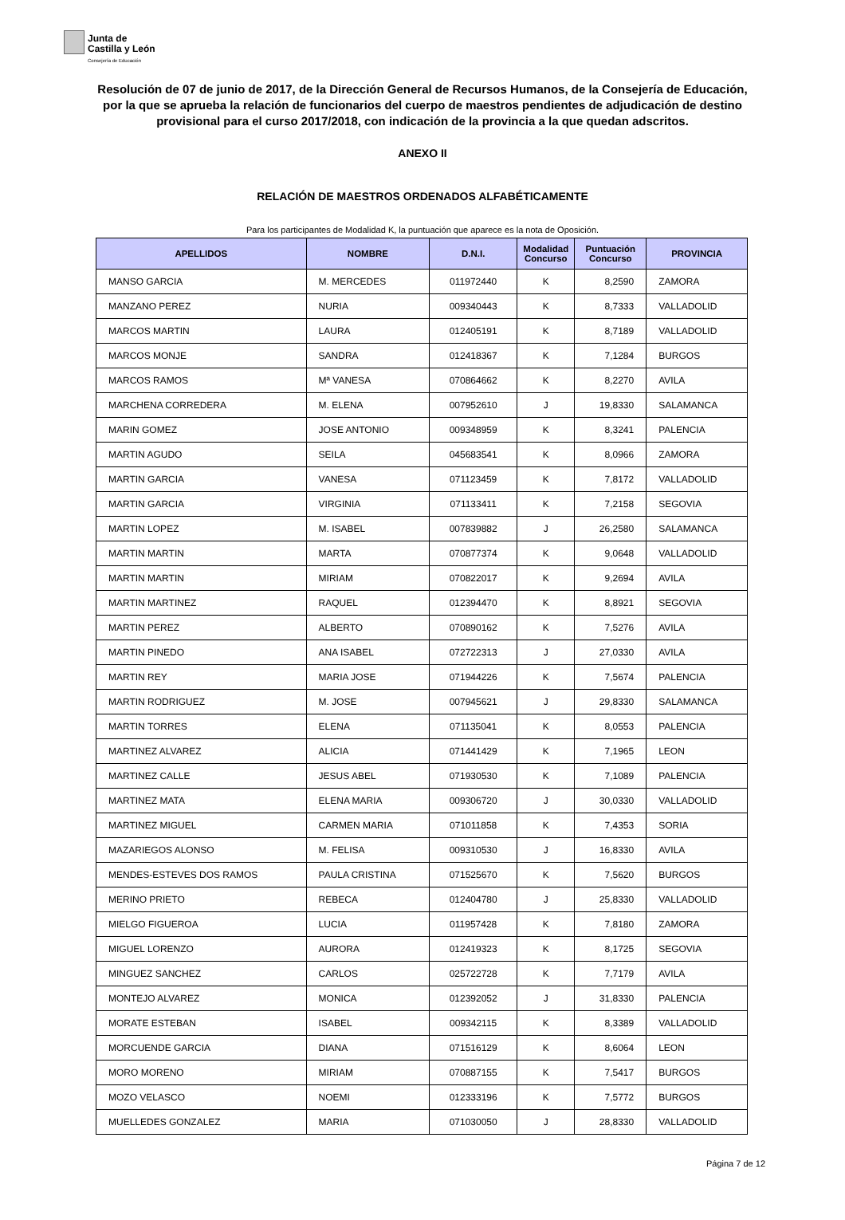Junta de
Castilla y León
Consejería de Educación
Resolución de 07 de junio de 2017, de la Dirección General de Recursos Humanos, de la Consejería de Educación, por la que se aprueba la relación de funcionarios del cuerpo de maestros pendientes de adjudicación de destino provisional para el curso 2017/2018, con indicación de la provincia a la que quedan adscritos.
ANEXO II
RELACIÓN DE MAESTROS ORDENADOS ALFABÉTICAMENTE
Para los participantes de Modalidad K, la puntuación que aparece es la nota de Oposición.
| APELLIDOS | NOMBRE | D.N.I. | Modalidad Concurso | Puntuación Concurso | PROVINCIA |
| --- | --- | --- | --- | --- | --- |
| MANSO GARCIA | M. MERCEDES | 011972440 | K | 8,2590 | ZAMORA |
| MANZANO PEREZ | NURIA | 009340443 | K | 8,7333 | VALLADOLID |
| MARCOS MARTIN | LAURA | 012405191 | K | 8,7189 | VALLADOLID |
| MARCOS MONJE | SANDRA | 012418367 | K | 7,1284 | BURGOS |
| MARCOS RAMOS | Mª VANESA | 070864662 | K | 8,2270 | AVILA |
| MARCHENA CORREDERA | M. ELENA | 007952610 | J | 19,8330 | SALAMANCA |
| MARIN GOMEZ | JOSE ANTONIO | 009348959 | K | 8,3241 | PALENCIA |
| MARTIN AGUDO | SEILA | 045683541 | K | 8,0966 | ZAMORA |
| MARTIN GARCIA | VANESA | 071123459 | K | 7,8172 | VALLADOLID |
| MARTIN GARCIA | VIRGINIA | 071133411 | K | 7,2158 | SEGOVIA |
| MARTIN LOPEZ | M. ISABEL | 007839882 | J | 26,2580 | SALAMANCA |
| MARTIN MARTIN | MARTA | 070877374 | K | 9,0648 | VALLADOLID |
| MARTIN MARTIN | MIRIAM | 070822017 | K | 9,2694 | AVILA |
| MARTIN MARTINEZ | RAQUEL | 012394470 | K | 8,8921 | SEGOVIA |
| MARTIN PEREZ | ALBERTO | 070890162 | K | 7,5276 | AVILA |
| MARTIN PINEDO | ANA ISABEL | 072722313 | J | 27,0330 | AVILA |
| MARTIN REY | MARIA JOSE | 071944226 | K | 7,5674 | PALENCIA |
| MARTIN RODRIGUEZ | M. JOSE | 007945621 | J | 29,8330 | SALAMANCA |
| MARTIN TORRES | ELENA | 071135041 | K | 8,0553 | PALENCIA |
| MARTINEZ ALVAREZ | ALICIA | 071441429 | K | 7,1965 | LEON |
| MARTINEZ CALLE | JESUS ABEL | 071930530 | K | 7,1089 | PALENCIA |
| MARTINEZ MATA | ELENA MARIA | 009306720 | J | 30,0330 | VALLADOLID |
| MARTINEZ MIGUEL | CARMEN MARIA | 071011858 | K | 7,4353 | SORIA |
| MAZARIEGOS ALONSO | M. FELISA | 009310530 | J | 16,8330 | AVILA |
| MENDES-ESTEVES DOS RAMOS | PAULA CRISTINA | 071525670 | K | 7,5620 | BURGOS |
| MERINO PRIETO | REBECA | 012404780 | J | 25,8330 | VALLADOLID |
| MIELGO FIGUEROA | LUCIA | 011957428 | K | 7,8180 | ZAMORA |
| MIGUEL LORENZO | AURORA | 012419323 | K | 8,1725 | SEGOVIA |
| MINGUEZ SANCHEZ | CARLOS | 025722728 | K | 7,7179 | AVILA |
| MONTEJO ALVAREZ | MONICA | 012392052 | J | 31,8330 | PALENCIA |
| MORATE ESTEBAN | ISABEL | 009342115 | K | 8,3389 | VALLADOLID |
| MORCUENDE GARCIA | DIANA | 071516129 | K | 8,6064 | LEON |
| MORO MORENO | MIRIAM | 070887155 | K | 7,5417 | BURGOS |
| MOZO VELASCO | NOEMI | 012333196 | K | 7,5772 | BURGOS |
| MUELLEDES GONZALEZ | MARIA | 071030050 | J | 28,8330 | VALLADOLID |
Página 7 de 12